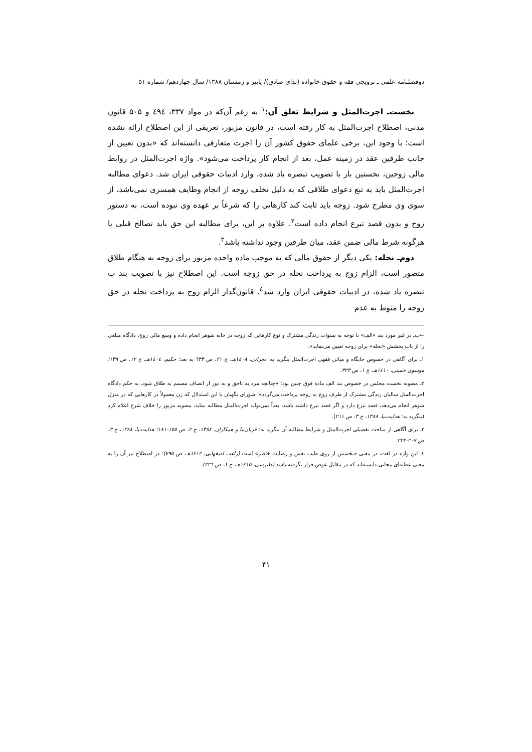دوفصلنامه علمی ـ ترویجی فقه و حقوق خانواده (ندای صادق)/ پاییز و زمستان ۱۳۸۸/ سال چهاردهم/ شماره ۵۱
نخست‌ـ اجرت‌المثل و شرایط تعلق آن:<sup>۱</sup> به رغم آن‌که در مواد ۳۳۷، ٤٩٤ و ۵۰۵ قانون مدنی، اصطلاح اجرت‌المثل به کار رفته است، در قانون مزبور، تعریفی از این اصطلاح ارائه نشده است؛ با وجود این، برخی علمای حقوق کشور آن را اجرت متعارفی دانسته‌اند که «بدون تعیین از جانب طرفین عقد در زمینه عمل، بعد از انجام کار پرداخت می‌شود». واژه اجرت‌المثل در روابط مالی زوجین، نخستین بار با تصویب تبصره یاد شده، وارد ادبیات حقوقی ایران شد. دعوای مطالبه اجرت‌المثل باید به تبع دعوای طلاقی که به دلیل تخلف زوجه از انجام وظایف همسری نمی‌باشد، از سوی وی مطرح شود. زوجه باید ثابت کند کارهایی را که شرعاً بر عهده وی نبوده است، به دستور زوج و بدون قصد تبرع انجام داده است<sup>۲</sup>. علاوه بر این، برای مطالبه این حق باید تصالح قبلی یا هرگونه شرط مالی ضمن عقد، میان طرفین وجود نداشته باشد<sup>۳</sup>.
دوم‌ـ نحله: یکی دیگر از حقوق مالی که به موجب ماده واحده مزبور برای زوجه به هنگام طلاق متصور است، الزام زوج به پرداخت نحله در حق زوجه است. این اصطلاح نیز با تصویب بند ب تبصره یاد شده، در ادبیات حقوقی ایران وارد شد<sup>٤</sup>. قانون‌گذار الزام زوج به پرداخت نحله در حق زوجه را منوط به عدم
←ب‌ـ در غیر مورد بند «الف» با توجه به سنوات زندگی مشترک و نوع کارهایی که زوجه در خانه شوهر انجام داده و وسع مالی زوج، دادگاه مبلغی را از باب بخشش «نحله» برای زوجه تعیین می‌نماید».
۱ـ برای آگاهی در خصوص جایگاه و مبانی فقهی اجرت‌المثل بنگرید به: بحرانی، ۱٤۰۸هـ، ج ۲۱، ص ٦۳۳ به بعد؛ حکیم، ۱٤۰٤هـ، ج ۱۲، ص ۱۳۹؛ موسوی خمینی، ۱٤۱۰هـ، ج ۱، ص ۳۲۳.
۲ـ مصوبه نخست مجلس در خصوص بند الف ماده فوق چنین بود: «چنانچه مرد به ناحق و به دور از انصاف مصمم به طلاق شود، به حکم دادگاه اجرت‌المثل سالیان زندگی مشترک از طرف زوج به زوجه پرداخت می‌گردد»؛ شورای نگهبان با این استدلال که زن معمولاً در کارهایی که در منزل شوهر انجام می‌دهد، قصد تبرع دارد و اگر قصد تبرع داشته باشد، بعداً نمی‌تواند اجرت‌المثل مطالبه نماید، مصوبه مزبور را خلاف شرع اعلام کرد (بنگرید به: هدایت‌نیا، ۱۳۸۸، ج ۳، ص ۲۱۱).
۳ـ برای آگاهی از مباحث تفصیلی اجرت‌المثل و شرایط مطالبه آن بنگرید به: قربان‌نیا و همکاران، ۱۳۸٤، ج ۲، ص ۱۷۵-۱۸۱؛ هدایت‌نیا، ۱۳۸۸، ج ۳، ص ۲۰۷-۲۲۲.
٤ـ این واژه در لغت، در معنی «بخشش از روی طیب نفس و رضایت خاطر» است (راغب اصفهانی، ۱٤۱۲هـ، ص ۷۹۵)؛ در اصطلاح نیز آن را به معنی عطیه‌ای مجانی دانسته‌اند که در مقابل عوض قرار نگرفته باشد (طبرسی، ۱٤۱۵هـ، ج ۱، ص ۲۳٦).
۴۱